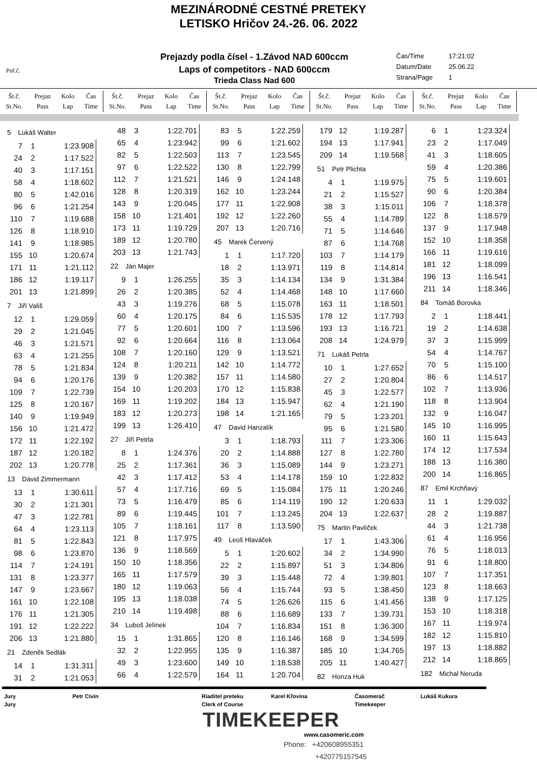MEZINÁRODNÉ CESTNÉ PRETEKY
LETISKO Hričov 24.-26. 06. 2022
Poř.č.
Prejazdy podla čísel - 1.Závod NAD 600ccm
Laps of competitors - NAD 600ccm
Trieda Class Nad 600
Čas/Time 17:21:02
Datum/Date 25.06.22
Strana/Page 1
| Št.č. St.No. | Prejaz Pass | Kolo Lap | Čas Time |
| --- | --- | --- | --- |
| Št.č. St.No. | Prejaz Pass | Kolo Lap | Čas Time |
| --- | --- | --- | --- |
| Št.č. St.No. | Prejaz Pass | Kolo Lap | Čas Time |
| --- | --- | --- | --- |
| Št.č. St.No. | Prejaz Pass | Kolo Lap | Čas Time |
| --- | --- | --- | --- |
| Št.č. St.No. | Prejaz Pass | Kolo Lap | Čas Time |
| --- | --- | --- | --- |
5 Lukáš Walter
| 7 | 1 | 1:23.908 |
| 24 | 2 | 1:17.522 |
| 40 | 3 | 1:17.151 |
| 58 | 4 | 1:18.602 |
| 80 | 5 | 1:42.016 |
| 96 | 6 | 1:21.254 |
| 110 | 7 | 1:19.688 |
| 126 | 8 | 1:18.910 |
| 141 | 9 | 1:18.985 |
| 155 | 10 | 1:20.674 |
| 171 | 11 | 1:21.112 |
| 186 | 12 | 1:19.117 |
| 201 | 13 | 1:21.899 |
7 Jiří Vališ
| 12 | 1 | 1:29.059 |
| 29 | 2 | 1:21.045 |
| 46 | 3 | 1:21.571 |
| 63 | 4 | 1:21.255 |
| 78 | 5 | 1:21.834 |
| 94 | 6 | 1:20.176 |
| 109 | 7 | 1:22.739 |
| 125 | 8 | 1:20.167 |
| 140 | 9 | 1:19.949 |
| 156 | 10 | 1:21.472 |
| 172 | 11 | 1:22.192 |
| 187 | 12 | 1:20.182 |
| 202 | 13 | 1:20.778 |
13 Dávid Zimmermann
| 13 | 1 | 1:30.611 |
| 30 | 2 | 1:21.301 |
| 47 | 3 | 1:22.781 |
| 64 | 4 | 1:23.113 |
| 81 | 5 | 1:22.843 |
| 98 | 6 | 1:23.870 |
| 114 | 7 | 1:24.191 |
| 131 | 8 | 1:23.377 |
| 147 | 9 | 1:23.667 |
| 161 | 10 | 1:22.108 |
| 176 | 11 | 1:21.305 |
| 191 | 12 | 1:22.222 |
| 206 | 13 | 1:21.880 |
21 Zdeněk Sedlák
| 14 | 1 | 1:31.311 |
| 31 | 2 | 1:21.053 |
| 48 | 3 | 1:22.701 |
| 65 | 4 | 1:23.942 |
| 82 | 5 | 1:22.503 |
| 97 | 6 | 1:22.522 |
| 112 | 7 | 1:21.521 |
| 128 | 8 | 1:20.319 |
| 143 | 9 | 1:20.045 |
| 158 | 10 | 1:21.401 |
| 173 | 11 | 1:19.729 |
| 189 | 12 | 1:20.780 |
| 203 | 13 | 1:21.743 |
22 Ján Majer
| 9 | 1 | 1:26.255 |
| 26 | 2 | 1:20.385 |
| 43 | 3 | 1:19.276 |
| 60 | 4 | 1:20.175 |
| 77 | 5 | 1:20.601 |
| 92 | 6 | 1:20.664 |
| 108 | 7 | 1:20.160 |
| 124 | 8 | 1:20.211 |
| 139 | 9 | 1:20.382 |
| 154 | 10 | 1:20.203 |
| 169 | 11 | 1:19.202 |
| 183 | 12 | 1:20.273 |
| 199 | 13 | 1:26.410 |
27 Jiří Petrla
| 8 | 1 | 1:24.376 |
| 25 | 2 | 1:17.361 |
| 42 | 3 | 1:17.412 |
| 57 | 4 | 1:17.716 |
| 73 | 5 | 1:16.479 |
| 89 | 6 | 1:19.445 |
| 105 | 7 | 1:18.161 |
| 121 | 8 | 1:17.975 |
| 136 | 9 | 1:18.569 |
| 150 | 10 | 1:18.356 |
| 165 | 11 | 1:17.579 |
| 180 | 12 | 1:19.063 |
| 195 | 13 | 1:18.038 |
| 210 | 14 | 1:19.498 |
34 Luboš Jelínek
| 15 | 1 | 1:31.865 |
| 32 | 2 | 1:22.955 |
| 49 | 3 | 1:23.600 |
| 66 | 4 | 1:22.579 |
| 83 | 5 | 1:22.259 |
| 99 | 6 | 1:21.602 |
| 113 | 7 | 1:23.545 |
| 130 | 8 | 1:22.799 |
| 146 | 9 | 1:24.148 |
| 162 | 10 | 1:23.244 |
| 177 | 11 | 1:22.908 |
| 192 | 12 | 1:22.260 |
| 207 | 13 | 1:20.716 |
45 Marek Červený
| 1 | 1 | 1:17.720 |
| 18 | 2 | 1:13.971 |
| 35 | 3 | 1:14.134 |
| 52 | 4 | 1:14.468 |
| 68 | 5 | 1:15.078 |
| 84 | 6 | 1:15.535 |
| 100 | 7 | 1:13.596 |
| 116 | 8 | 1:13.064 |
| 129 | 9 | 1:13.521 |
| 142 | 10 | 1:14.772 |
| 157 | 11 | 1:14.580 |
| 170 | 12 | 1:15.838 |
| 184 | 13 | 1:15.947 |
| 198 | 14 | 1:21.165 |
47 David Hanzalík
| 3 | 1 | 1:18.793 |
| 20 | 2 | 1:14.888 |
| 36 | 3 | 1:15.089 |
| 53 | 4 | 1:14.178 |
| 69 | 5 | 1:15.084 |
| 85 | 6 | 1:14.119 |
| 101 | 7 | 1:13.245 |
| 117 | 8 | 1:13.590 |
49 Leoš Hlaváček
| 5 | 1 | 1:20.602 |
| 22 | 2 | 1:15.897 |
| 39 | 3 | 1:15.448 |
| 56 | 4 | 1:15.744 |
| 74 | 5 | 1:26.626 |
| 88 | 6 | 1:16.689 |
| 104 | 7 | 1:16.834 |
| 120 | 8 | 1:16.146 |
| 135 | 9 | 1:16.387 |
| 149 | 10 | 1:18.538 |
| 164 | 11 | 1:20.704 |
| 179 | 12 | 1:19.287 |
| 194 | 13 | 1:17.941 |
| 209 | 14 | 1:19.568 |
51 Petr Plichta
| 4 | 1 | 1:19.975 |
| 21 | 2 | 1:15.527 |
| 38 | 3 | 1:15.011 |
| 55 | 4 | 1:14.789 |
| 71 | 5 | 1:14.646 |
| 87 | 6 | 1:14.768 |
| 103 | 7 | 1:14.179 |
| 119 | 8 | 1:14.814 |
| 134 | 9 | 1:31.384 |
| 148 | 10 | 1:17.660 |
| 163 | 11 | 1:18.501 |
| 178 | 12 | 1:17.793 |
| 193 | 13 | 1:16.721 |
| 208 | 14 | 1:24.979 |
71 Lukáš Petrla
| 10 | 1 | 1:27.652 |
| 27 | 2 | 1:20.804 |
| 45 | 3 | 1:22.577 |
| 62 | 4 | 1:21.190 |
| 79 | 5 | 1:23.201 |
| 95 | 6 | 1:21.580 |
| 111 | 7 | 1:23.306 |
| 127 | 8 | 1:22.780 |
| 144 | 9 | 1:23.271 |
| 159 | 10 | 1:22.832 |
| 175 | 11 | 1:20.246 |
| 190 | 12 | 1:20.633 |
| 204 | 13 | 1:22.637 |
75 Martin Pavlíček
| 17 | 1 | 1:43.306 |
| 34 | 2 | 1:34.990 |
| 51 | 3 | 1:34.806 |
| 72 | 4 | 1:39.801 |
| 93 | 5 | 1:38.450 |
| 115 | 6 | 1:41.456 |
| 133 | 7 | 1:39.731 |
| 151 | 8 | 1:36.300 |
| 168 | 9 | 1:34.599 |
| 185 | 10 | 1:34.765 |
| 205 | 11 | 1:40.427 |
82 Honza Huk
| 6 | 1 | 1:23.324 |
| 23 | 2 | 1:17.049 |
| 41 | 3 | 1:18.605 |
| 59 | 4 | 1:20.386 |
| 75 | 5 | 1:19.601 |
| 90 | 6 | 1:20.384 |
| 106 | 7 | 1:18.378 |
| 122 | 8 | 1:18.579 |
| 137 | 9 | 1:17.948 |
| 152 | 10 | 1:18.358 |
| 166 | 11 | 1:19.616 |
| 181 | 12 | 1:18.099 |
| 196 | 13 | 1:16.541 |
| 211 | 14 | 1:18.346 |
84 Tomáš Borovka
| 2 | 1 | 1:18.441 |
| 19 | 2 | 1:14.638 |
| 37 | 3 | 1:15.999 |
| 54 | 4 | 1:14.767 |
| 70 | 5 | 1:15.100 |
| 86 | 6 | 1:14.517 |
| 102 | 7 | 1:13.936 |
| 118 | 8 | 1:13.904 |
| 132 | 9 | 1:16.047 |
| 145 | 10 | 1:16.995 |
| 160 | 11 | 1:15.643 |
| 174 | 12 | 1:17.534 |
| 188 | 13 | 1:16.380 |
| 200 | 14 | 1:16.865 |
87 Emil Krchňavý
| 11 | 1 | 1:29.032 |
| 28 | 2 | 1:19.887 |
| 44 | 3 | 1:21.738 |
| 61 | 4 | 1:16.956 |
| 76 | 5 | 1:18.013 |
| 91 | 6 | 1:18.800 |
| 107 | 7 | 1:17.351 |
| 123 | 8 | 1:18.663 |
| 138 | 9 | 1:17.125 |
| 153 | 10 | 1:18.318 |
| 167 | 11 | 1:19.974 |
| 182 | 12 | 1:15.810 |
| 197 | 13 | 1:18.882 |
| 212 | 14 | 1:18.865 |
182 Michal Neruda
Jury
Jury
Petr Civín Riaditel preteku
Clerk of Course
Karel Křovina Časomerač
Timekeeper
Lukáš Kukura
TIMEKEEPER
www.casomeric.com
Phone: +420608955351
+420775157545